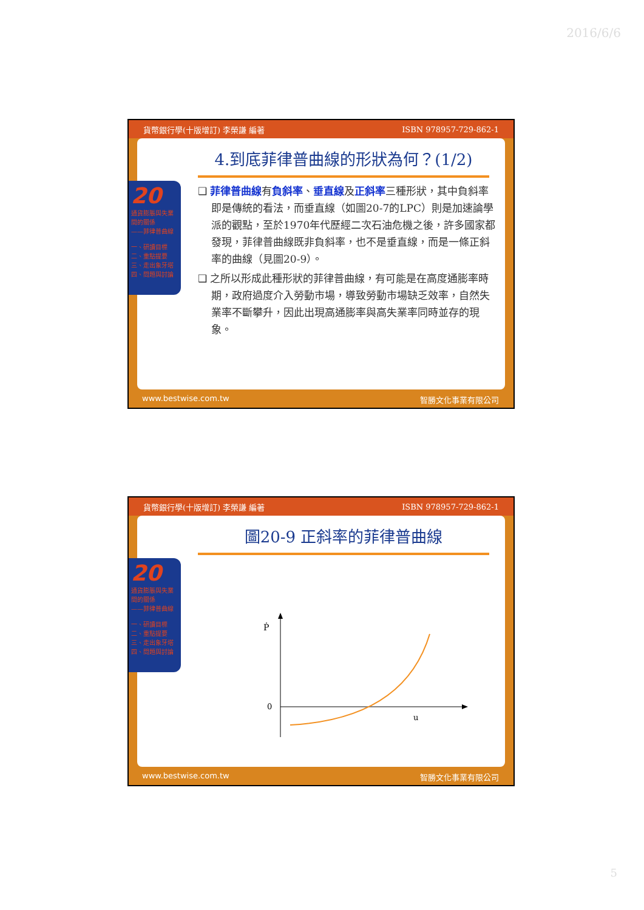2016/6/6
貨幣銀行學(十版增訂) 李榮謙 編著 ISBN 978957-729-862-1
4.到底菲律普曲線的形狀為何？(1/2)
❑ 菲律普曲線有負斜率、垂直線及正斜率三種形狀，其中負斜率即是傳統的看法，而垂直線（如圖20-7的LPC）則是加速論學派的觀點，至於1970年代歷經二次石油危機之後，許多國家都發現，菲律普曲線既非負斜率，也不是垂直線，而是一條正斜率的曲線（見圖20-9）。
❑ 之所以形成此種形狀的菲律普曲線，有可能是在高度通膨率時期，政府過度介入勞動市場，導致勞動市場缺乏效率，自然失業率不斷攀升，因此出現高通膨率與高失業率同時並存的現象。
20
通貨膨脹與失業間的關係
——菲律普曲線
一、研讀目標
二、重點提要
三、走出象牙塔
四、問題與討論
www.bestwise.com.tw 智勝文化事業有限公司
貨幣銀行學(十版增訂) 李榮謙 編著 ISBN 978957-729-862-1
圖20-9 正斜率的菲律普曲線
Ṗ
0
u
20
通貨膨脹與失業間的關係
——菲律普曲線
一、研讀目標
二、重點提要
三、走出象牙塔
四、問題與討論
www.bestwise.com.tw 智勝文化事業有限公司
5